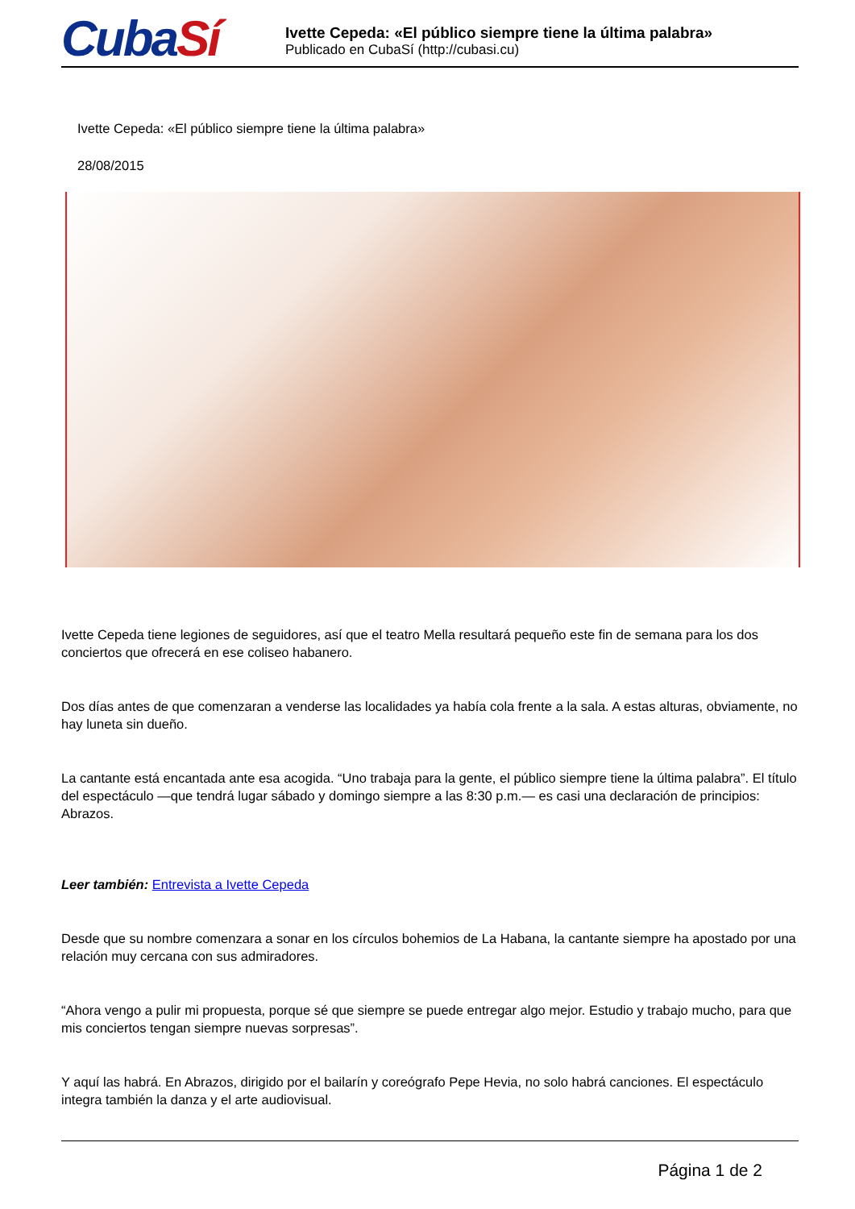CubaSí
Ivette Cepeda: «El público siempre tiene la última palabra»
Publicado en CubaSí (http://cubasi.cu)
Ivette Cepeda: «El público siempre tiene la última palabra»
28/08/2015
Ivette Cepeda tiene legiones de seguidores, así que el teatro Mella resultará pequeño este fin de semana para los dos conciertos que ofrecerá en ese coliseo habanero.
Dos días antes de que comenzaran a venderse las localidades ya había cola frente a la sala. A estas alturas, obviamente, no hay luneta sin dueño.
La cantante está encantada ante esa acogida. “Uno trabaja para la gente, el público siempre tiene la última palabra”. El título del espectáculo —que tendrá lugar sábado y domingo siempre a las 8:30 p.m.— es casi una declaración de principios: Abrazos.
Leer también: Entrevista a Ivette Cepeda
Desde que su nombre comenzara a sonar en los círculos bohemios de La Habana, la cantante siempre ha apostado por una relación muy cercana con sus admiradores.
“Ahora vengo a pulir mi propuesta, porque sé que siempre se puede entregar algo mejor. Estudio y trabajo mucho, para que mis conciertos tengan siempre nuevas sorpresas”.
Y aquí las habrá. En Abrazos, dirigido por el bailarín y coreógrafo Pepe Hevia, no solo habrá canciones. El espectáculo integra también la danza y el arte audiovisual.
Página 1 de 2